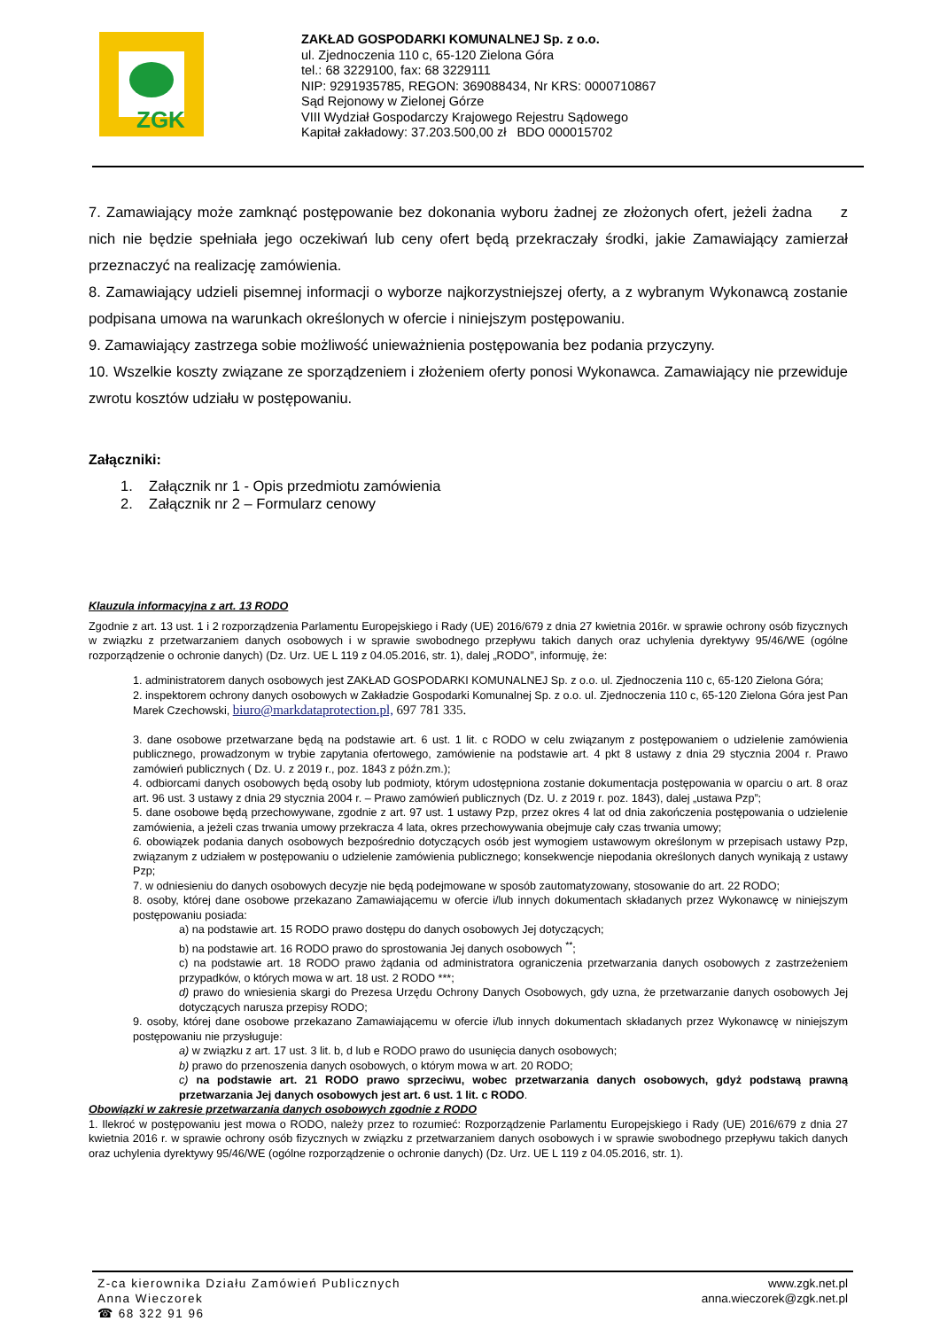ZGK
ZAKŁAD GOSPODARKI KOMUNALNEJ Sp. z o.o.
ul. Zjednoczenia 110 c, 65-120 Zielona Góra
tel.: 68 3229100, fax: 68 3229111
NIP: 9291935785, REGON: 369088434, Nr KRS: 0000710867
Sąd Rejonowy w Zielonej Górze
VIII Wydział Gospodarczy Krajowego Rejestru Sądowego
Kapitał zakładowy: 37.203.500,00 zł BDO 000015702
7. Zamawiający może zamknąć postępowanie bez dokonania wyboru żadnej ze złożonych ofert, jeżeli żadna z nich nie będzie spełniała jego oczekiwań lub ceny ofert będą przekraczały środki, jakie Zamawiający zamierzał przeznaczyć na realizację zamówienia.
8. Zamawiający udzieli pisemnej informacji o wyborze najkorzystniejszej oferty, a z wybranym Wykonawcą zostanie podpisana umowa na warunkach określonych w ofercie i niniejszym postępowaniu.
9. Zamawiający zastrzega sobie możliwość unieważnienia postępowania bez podania przyczyny.
10. Wszelkie koszty związane ze sporządzeniem i złożeniem oferty ponosi Wykonawca. Zamawiający nie przewiduje zwrotu kosztów udziału w postępowaniu.
Załączniki:
1. Załącznik nr 1 - Opis przedmiotu zamówienia
2. Załącznik nr 2 – Formularz cenowy
Klauzula informacyjna z art. 13 RODO
Zgodnie z art. 13 ust. 1 i 2 rozporządzenia Parlamentu Europejskiego i Rady (UE) 2016/679 z dnia 27 kwietnia 2016r. w sprawie ochrony osób fizycznych w związku z przetwarzaniem danych osobowych i w sprawie swobodnego przepływu takich danych oraz uchylenia dyrektywy 95/46/WE (ogólne rozporządzenie o ochronie danych) (Dz. Urz. UE L 119 z 04.05.2016, str. 1), dalej „RODO”, informuję, że:
1. administratorem danych osobowych jest ZAKŁAD GOSPODARKI KOMUNALNEJ Sp. z o.o. ul. Zjednoczenia 110 c, 65-120 Zielona Góra;
2. inspektorem ochrony danych osobowych w Zakładzie Gospodarki Komunalnej Sp. z o.o. ul. Zjednoczenia 110 c, 65-120 Zielona Góra jest Pan Marek Czechowski, biuro@markdataprotection.pl, 697 781 335.
3. dane osobowe przetwarzane będą na podstawie art. 6 ust. 1 lit. c RODO w celu związanym z postępowaniem o udzielenie zamówienia publicznego, prowadzonym w trybie zapytania ofertowego, zamówienie na podstawie art. 4 pkt 8 ustawy z dnia 29 stycznia 2004 r. Prawo zamówień publicznych ( Dz. U. z 2019 r., poz. 1843 z późn.zm.);
4. odbiorcami danych osobowych będą osoby lub podmioty, którym udostępniona zostanie dokumentacja postępowania w oparciu o art. 8 oraz art. 96 ust. 3 ustawy z dnia 29 stycznia 2004 r. – Prawo zamówień publicznych (Dz. U. z 2019 r. poz. 1843), dalej „ustawa Pzp”;
5. dane osobowe będą przechowywane, zgodnie z art. 97 ust. 1 ustawy Pzp, przez okres 4 lat od dnia zakończenia postępowania o udzielenie zamówienia, a jeżeli czas trwania umowy przekracza 4 lata, okres przechowywania obejmuje cały czas trwania umowy;
6. obowiązek podania danych osobowych bezpośrednio dotyczących osób jest wymogiem ustawowym określonym w przepisach ustawy Pzp, związanym z udziałem w postępowaniu o udzielenie zamówienia publicznego; konsekwencje niepodania określonych danych wynikają z ustawy Pzp;
7. w odniesieniu do danych osobowych decyzje nie będą podejmowane w sposób zautomatyzowany, stosowanie do art. 22 RODO;
8. osoby, której dane osobowe przekazano Zamawiającemu w ofercie i/lub innych dokumentach składanych przez Wykonawcę w niniejszym postępowaniu posiada:
a) na podstawie art. 15 RODO prawo dostępu do danych osobowych Jej dotyczących;
b) na podstawie art. 16 RODO prawo do sprostowania Jej danych osobowych <sup>**</sup>;
c) na podstawie art. 18 RODO prawo żądania od administratora ograniczenia przetwarzania danych osobowych z zastrzeżeniem przypadków, o których mowa w art. 18 ust. 2 RODO ***;
d) prawo do wniesienia skargi do Prezesa Urzędu Ochrony Danych Osobowych, gdy uzna, że przetwarzanie danych osobowych Jej dotyczących narusza przepisy RODO;
9. osoby, której dane osobowe przekazano Zamawiającemu w ofercie i/lub innych dokumentach składanych przez Wykonawcę w niniejszym postępowaniu nie przysługuje:
a) w związku z art. 17 ust. 3 lit. b, d lub e RODO prawo do usunięcia danych osobowych;
b) prawo do przenoszenia danych osobowych, o którym mowa w art. 20 RODO;
c) na podstawie art. 21 RODO prawo sprzeciwu, wobec przetwarzania danych osobowych, gdyż podstawą prawną przetwarzania Jej danych osobowych jest art. 6 ust. 1 lit. c RODO.
Obowiązki w zakresie przetwarzania danych osobowych zgodnie z RODO
1. Ilekroć w postępowaniu jest mowa o RODO, należy przez to rozumieć: Rozporządzenie Parlamentu Europejskiego i Rady (UE) 2016/679 z dnia 27 kwietnia 2016 r. w sprawie ochrony osób fizycznych w związku z przetwarzaniem danych osobowych i w sprawie swobodnego przepływu takich danych oraz uchylenia dyrektywy 95/46/WE (ogólne rozporządzenie o ochronie danych) (Dz. Urz. UE L 119 z 04.05.2016, str. 1).
Z-ca kierownika Działu Zamówień Publicznych
Anna Wieczorek
☎ 68 322 91 96
www.zgk.net.pl
anna.wieczorek@zgk.net.pl